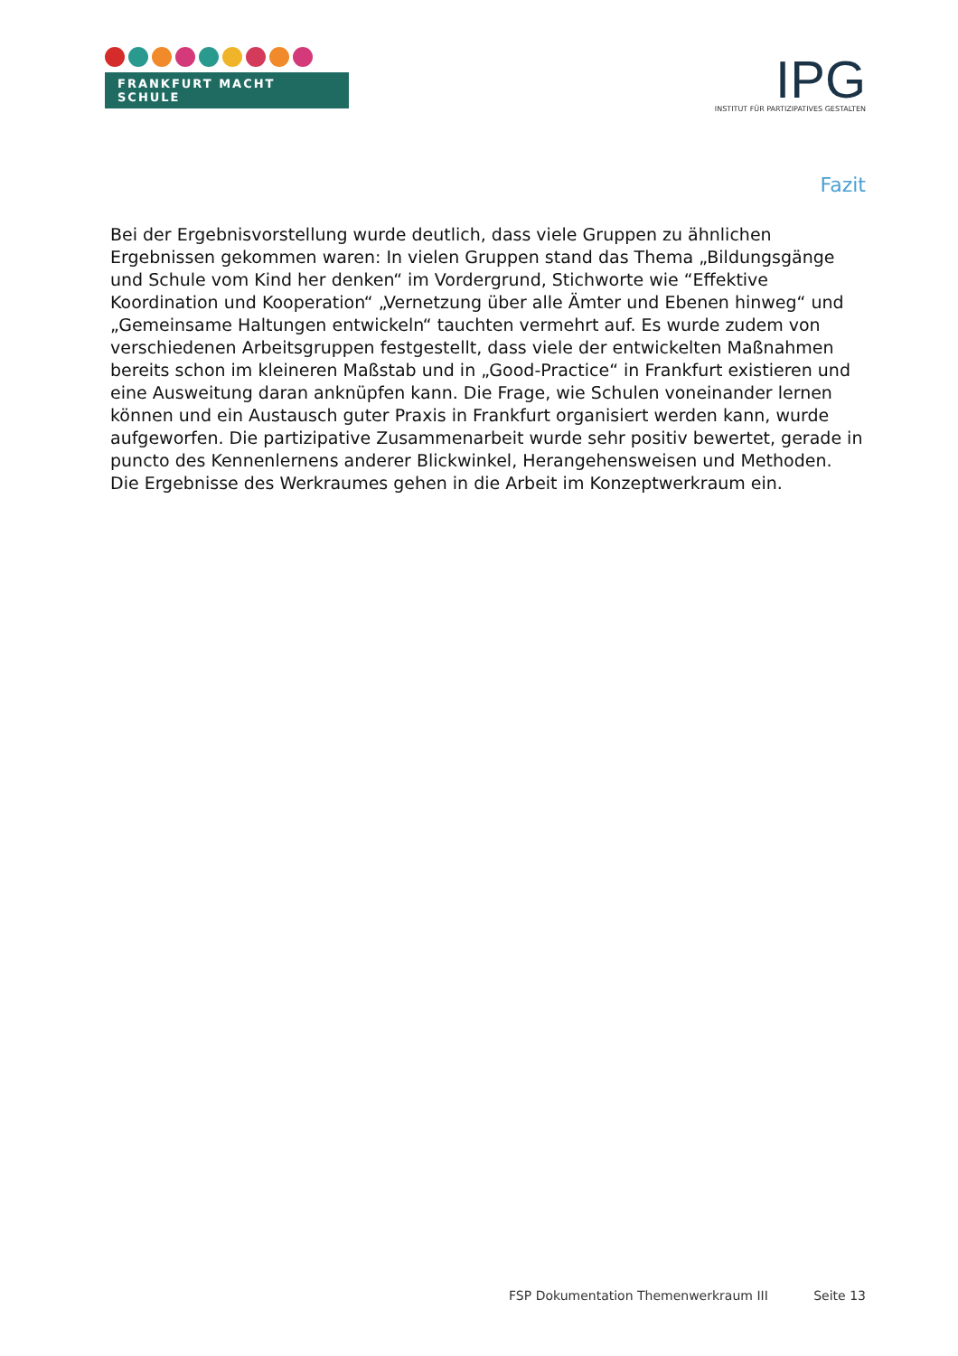FRANKFURT MACHT SCHULE
IPG
INSTITUT FÜR PARTIZIPATIVES GESTALTEN
Fazit
Bei der Ergebnisvorstellung wurde deutlich, dass viele Gruppen zu ähnlichen Ergebnissen gekommen waren: In vielen Gruppen stand das Thema „Bildungsgänge und Schule vom Kind her denken“ im Vordergrund, Stichworte wie “Effektive Koordination und Kooperation“ „Vernetzung über alle Ämter und Ebenen hinweg“ und „Gemeinsame Haltungen entwickeln“ tauchten vermehrt auf. Es wurde zudem von verschiedenen Arbeitsgruppen festgestellt, dass viele der entwickelten Maßnahmen bereits schon im kleineren Maßstab und in „Good-Practice“ in Frankfurt existieren und eine Ausweitung daran anknüpfen kann. Die Frage, wie Schulen voneinander lernen können und ein Austausch guter Praxis in Frankfurt organisiert werden kann, wurde aufgeworfen. Die partizipative Zusammenarbeit wurde sehr positiv bewertet, gerade in puncto des Kennenlernens anderer Blickwinkel, Herangehensweisen und Methoden. Die Ergebnisse des Werkraumes gehen in die Arbeit im Konzeptwerkraum ein.
FSP Dokumentation Themenwerkraum III Seite 13